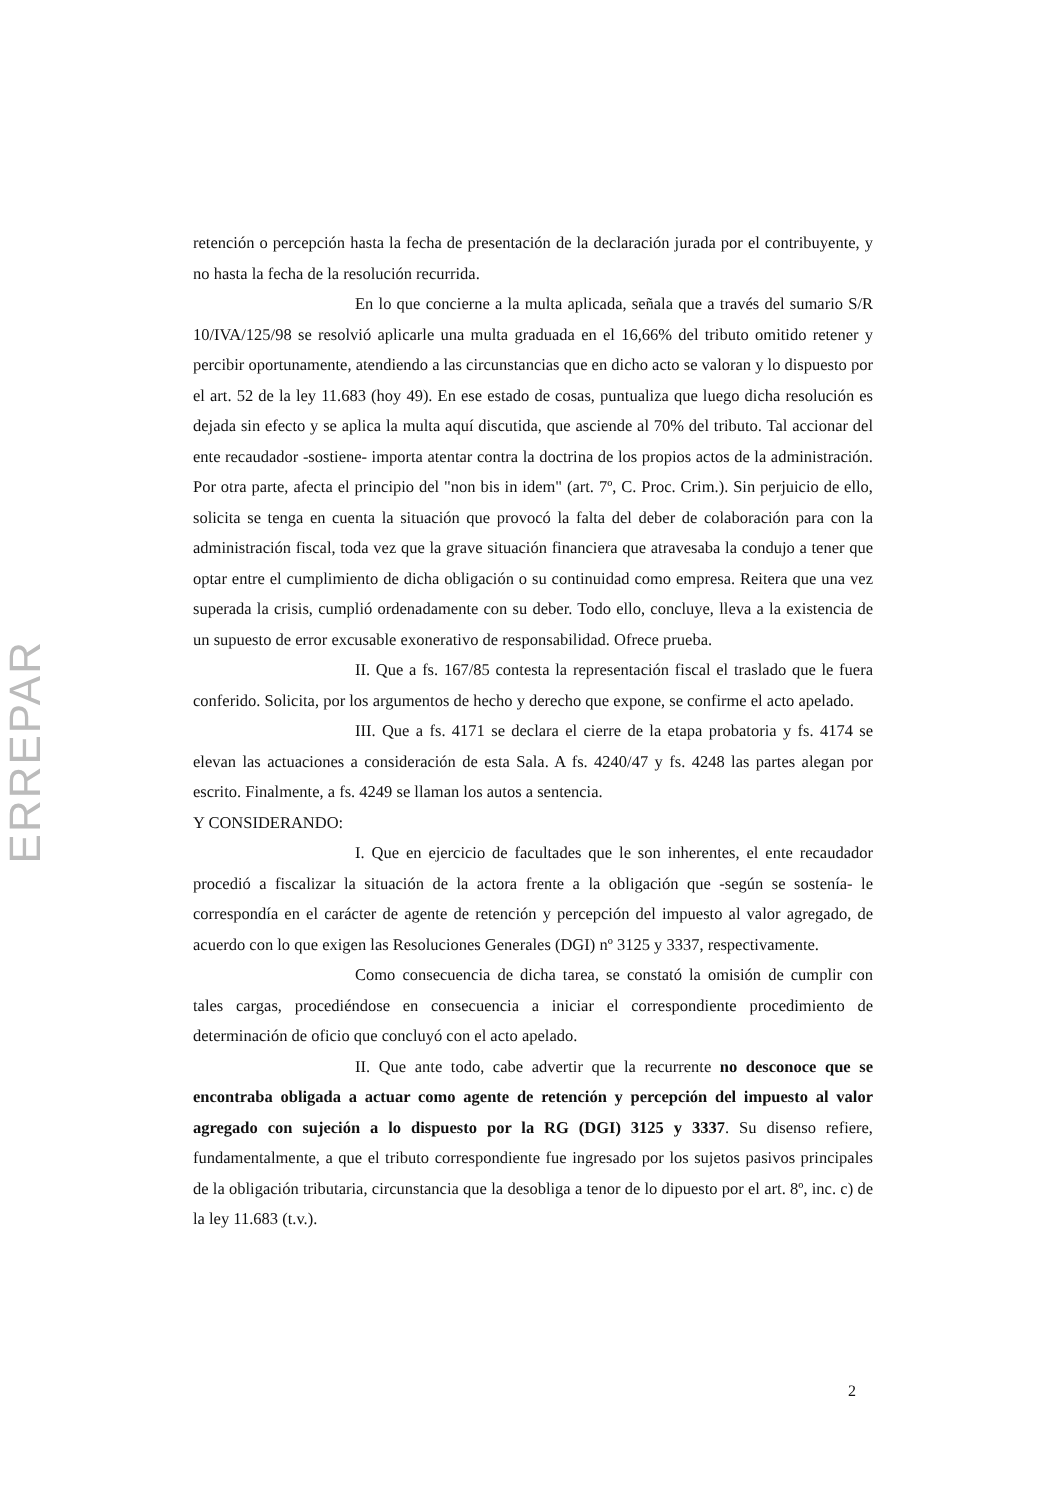ERREPAR
retención o percepción hasta la fecha de presentación de la declaración jurada por el contribuyente, y no hasta la fecha de la resolución recurrida.
En lo que concierne a la multa aplicada, señala que a través del sumario S/R 10/IVA/125/98 se resolvió aplicarle una multa graduada en el 16,66% del tributo omitido retener y percibir oportunamente, atendiendo a las circunstancias que en dicho acto se valoran y lo dispuesto por el art. 52 de la ley 11.683 (hoy 49). En ese estado de cosas, puntualiza que luego dicha resolución es dejada sin efecto y se aplica la multa aquí discutida, que asciende al 70% del tributo. Tal accionar del ente recaudador -sostiene- importa atentar contra la doctrina de los propios actos de la administración. Por otra parte, afecta el principio del "non bis in idem" (art. 7º, C. Proc. Crim.). Sin perjuicio de ello, solicita se tenga en cuenta la situación que provocó la falta del deber de colaboración para con la administración fiscal, toda vez que la grave situación financiera que atravesaba la condujo a tener que optar entre el cumplimiento de dicha obligación o su continuidad como empresa. Reitera que una vez superada la crisis, cumplió ordenadamente con su deber. Todo ello, concluye, lleva a la existencia de un supuesto de error excusable exonerativo de responsabilidad. Ofrece prueba.
II. Que a fs. 167/85 contesta la representación fiscal el traslado que le fuera conferido. Solicita, por los argumentos de hecho y derecho que expone, se confirme el acto apelado.
III. Que a fs. 4171 se declara el cierre de la etapa probatoria y fs. 4174 se elevan las actuaciones a consideración de esta Sala. A fs. 4240/47 y fs. 4248 las partes alegan por escrito. Finalmente, a fs. 4249 se llaman los autos a sentencia.
Y CONSIDERANDO:
I. Que en ejercicio de facultades que le son inherentes, el ente recaudador procedió a fiscalizar la situación de la actora frente a la obligación que -según se sostenía- le correspondía en el carácter de agente de retención y percepción del impuesto al valor agregado, de acuerdo con lo que exigen las Resoluciones Generales (DGI) nº 3125 y 3337, respectivamente.
Como consecuencia de dicha tarea, se constató la omisión de cumplir con tales cargas, procediéndose en consecuencia a iniciar el correspondiente procedimiento de determinación de oficio que concluyó con el acto apelado.
II. Que ante todo, cabe advertir que la recurrente no desconoce que se encontraba obligada a actuar como agente de retención y percepción del impuesto al valor agregado con sujeción a lo dispuesto por la RG (DGI) 3125 y 3337. Su disenso refiere, fundamentalmente, a que el tributo correspondiente fue ingresado por los sujetos pasivos principales de la obligación tributaria, circunstancia que la desobliga a tenor de lo dipuesto por el art. 8º, inc. c) de la ley 11.683 (t.v.).
2